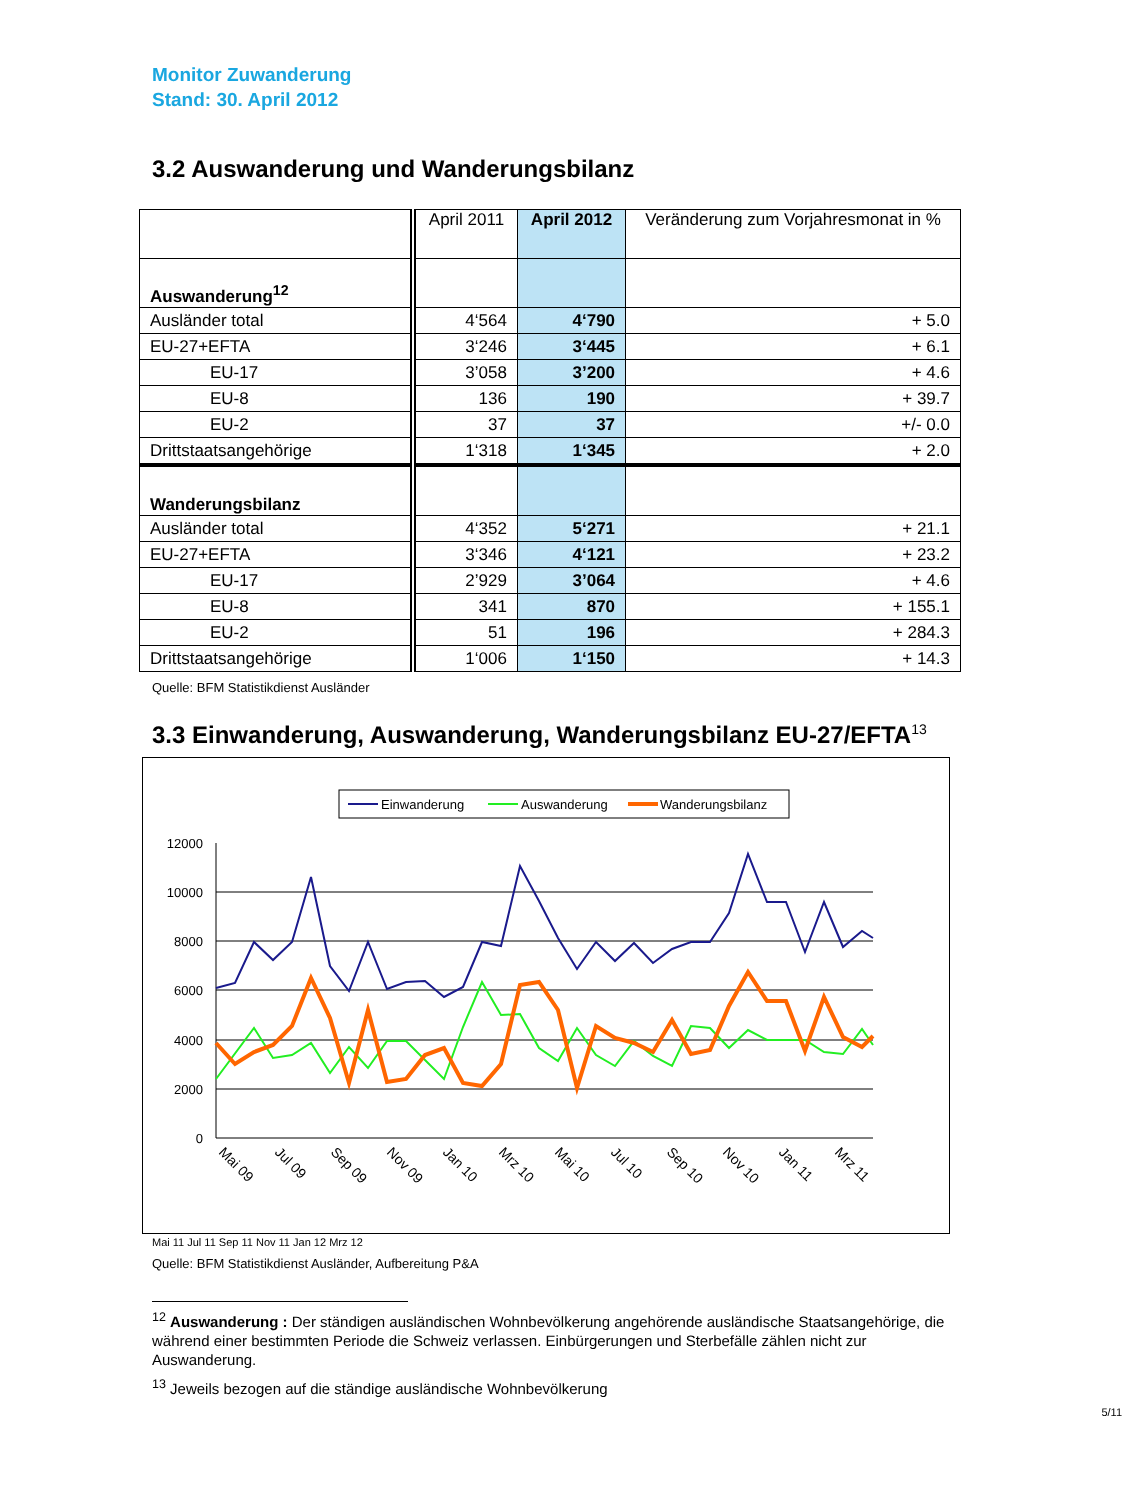Monitor Zuwanderung
Stand: 30. April 2012
3.2 Auswanderung und Wanderungsbilanz
| | April 2011 | April 2012 | Veränderung zum Vorjahresmonat in % |
| --- | --- | --- | --- |
| Auswanderung<sup>12</sup> | | | |
| Ausländer total | 4‘564 | 4‘790 | + 5.0 |
| EU-27+EFTA | 3‘246 | 3‘445 | + 6.1 |
| EU-17 | 3’058 | 3’200 | + 4.6 |
| EU-8 | 136 | 190 | + 39.7 |
| EU-2 | 37 | 37 | +/- 0.0 |
| Drittstaatsangehörige | 1‘318 | 1‘345 | + 2.0 |
| Wanderungsbilanz | | | |
| Ausländer total | 4‘352 | 5‘271 | + 21.1 |
| EU-27+EFTA | 3‘346 | 4‘121 | + 23.2 |
| EU-17 | 2’929 | 3’064 | + 4.6 |
| EU-8 | 341 | 870 | + 155.1 |
| EU-2 | 51 | 196 | + 284.3 |
| Drittstaatsangehörige | 1‘006 | 1‘150 | + 14.3 |
Quelle: BFM Statistikdienst Ausländer
3.3 Einwanderung, Auswanderung, Wanderungsbilanz EU-27/EFTA<sup>13</sup>
Einwanderung
Auswanderung
Wanderungsbilanz
12000
10000
8000
6000
4000
2000
0
Mai 09
Jul 09
Sep 09
Nov 09
Jan 10
Mrz 10
Mai 10
Jul 10
Sep 10
Nov 10
Jan 11
Mrz 11
Mai 11 Jul 11 Sep 11 Nov 11 Jan 12 Mrz 12
Quelle: BFM Statistikdienst Ausländer, Aufbereitung P&A
<sup>12</sup> Auswanderung : Der ständigen ausländischen Wohnbevölkerung angehörende ausländische Staatsangehörige, die während einer bestimmten Periode die Schweiz verlassen. Einbürgerungen und Sterbefälle zählen nicht zur Auswanderung.
<sup>13</sup> Jeweils bezogen auf die ständige ausländische Wohnbevölkerung
5/11